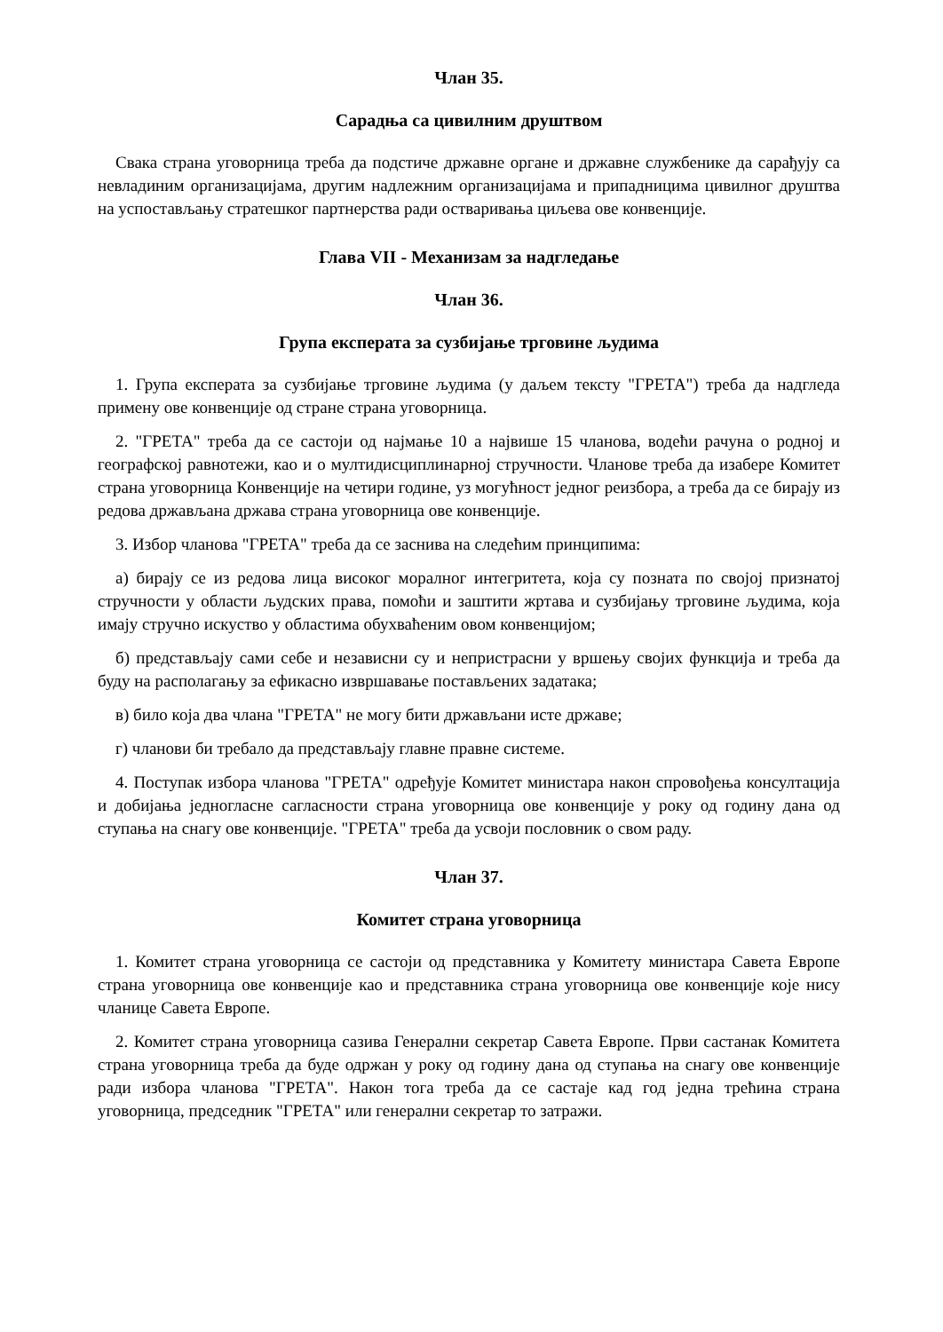Члан 35.
Сарадња са цивилним друштвом
Свака страна уговорница треба да подстиче државне органе и државне службенике да сарађују са невладиним организацијама, другим надлежним организацијама и припадницима цивилног друштва на успостављању стратешког партнерства ради остваривања циљева ове конвенције.
Глава VII - Механизам за надгледање
Члан 36.
Група експерата за сузбијање трговине људима
1. Група експерата за сузбијање трговине људима (у даљем тексту "ГРЕТА") треба да надгледа примену ове конвенције од стране страна уговорница.
2. "ГРЕТА" треба да се састоји од најмање 10 а највише 15 чланова, водећи рачуна о родној и географској равнотежи, као и о мултидисциплинарној стручности. Чланове треба да изабере Комитет страна уговорница Конвенције на четири године, уз могућност једног реизбора, а треба да се бирају из редова држављана држава страна уговорница ове конвенције.
3. Избор чланова "ГРЕТА" треба да се заснива на следећим принципима:
а) бирају се из редова лица високог моралног интегритета, која су позната по својој признатој стручности у области људских права, помоћи и заштити жртава и сузбијању трговине људима, која имају стручно искуство у областима обухваћеним овом конвенцијом;
б) представљају сами себе и независни су и непристрасни у вршењу својих функција и треба да буду на располагању за ефикасно извршавање постављених задатака;
в) било која два члана "ГРЕТА" не могу бити држављани исте државе;
г) чланови би требало да представљају главне правне системе.
4. Поступак избора чланова "ГРЕТА" одређује Комитет министара након спровођења консултација и добијања једногласне сагласности страна уговорница ове конвенције у року од годину дана од ступања на снагу ове конвенције. "ГРЕТА" треба да усвоји пословник о свом раду.
Члан 37.
Комитет страна уговорница
1. Комитет страна уговорница се састоји од представника у Комитету министара Савета Европе страна уговорница ове конвенције као и представника страна уговорница ове конвенције које нису чланице Савета Европе.
2. Комитет страна уговорница сазива Генерални секретар Савета Европе. Први састанак Комитета страна уговорница треба да буде одржан у року од годину дана од ступања на снагу ове конвенције ради избора чланова "ГРЕТА". Након тога треба да се састаје кад год једна трећина страна уговорница, председник "ГРЕТА" или генерални секретар то затражи.